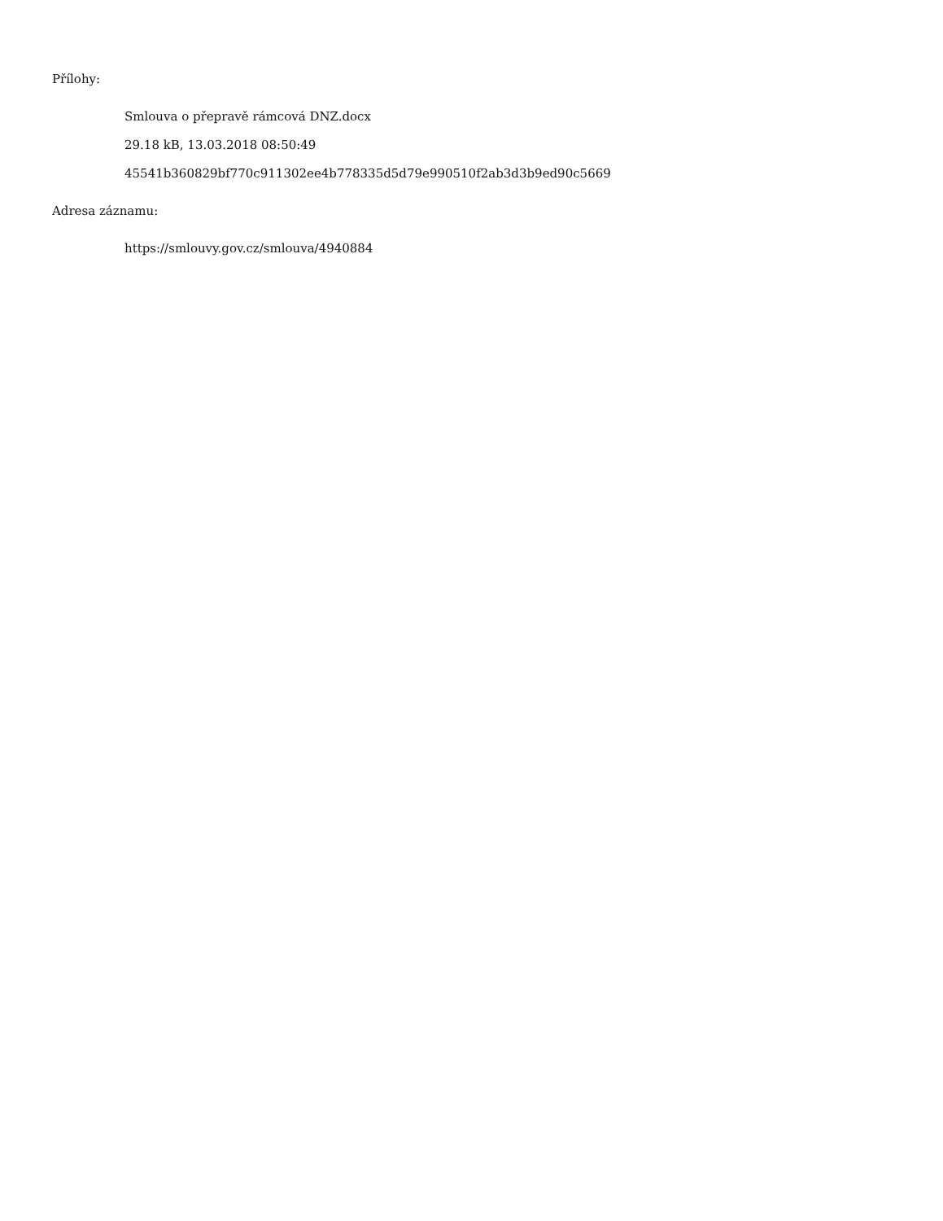Přílohy:
Smlouva o přepravě rámcová DNZ.docx
29.18 kB, 13.03.2018 08:50:49
45541b360829bf770c911302ee4b778335d5d79e990510f2ab3d3b9ed90c5669
Adresa záznamu:
https://smlouvy.gov.cz/smlouva/4940884